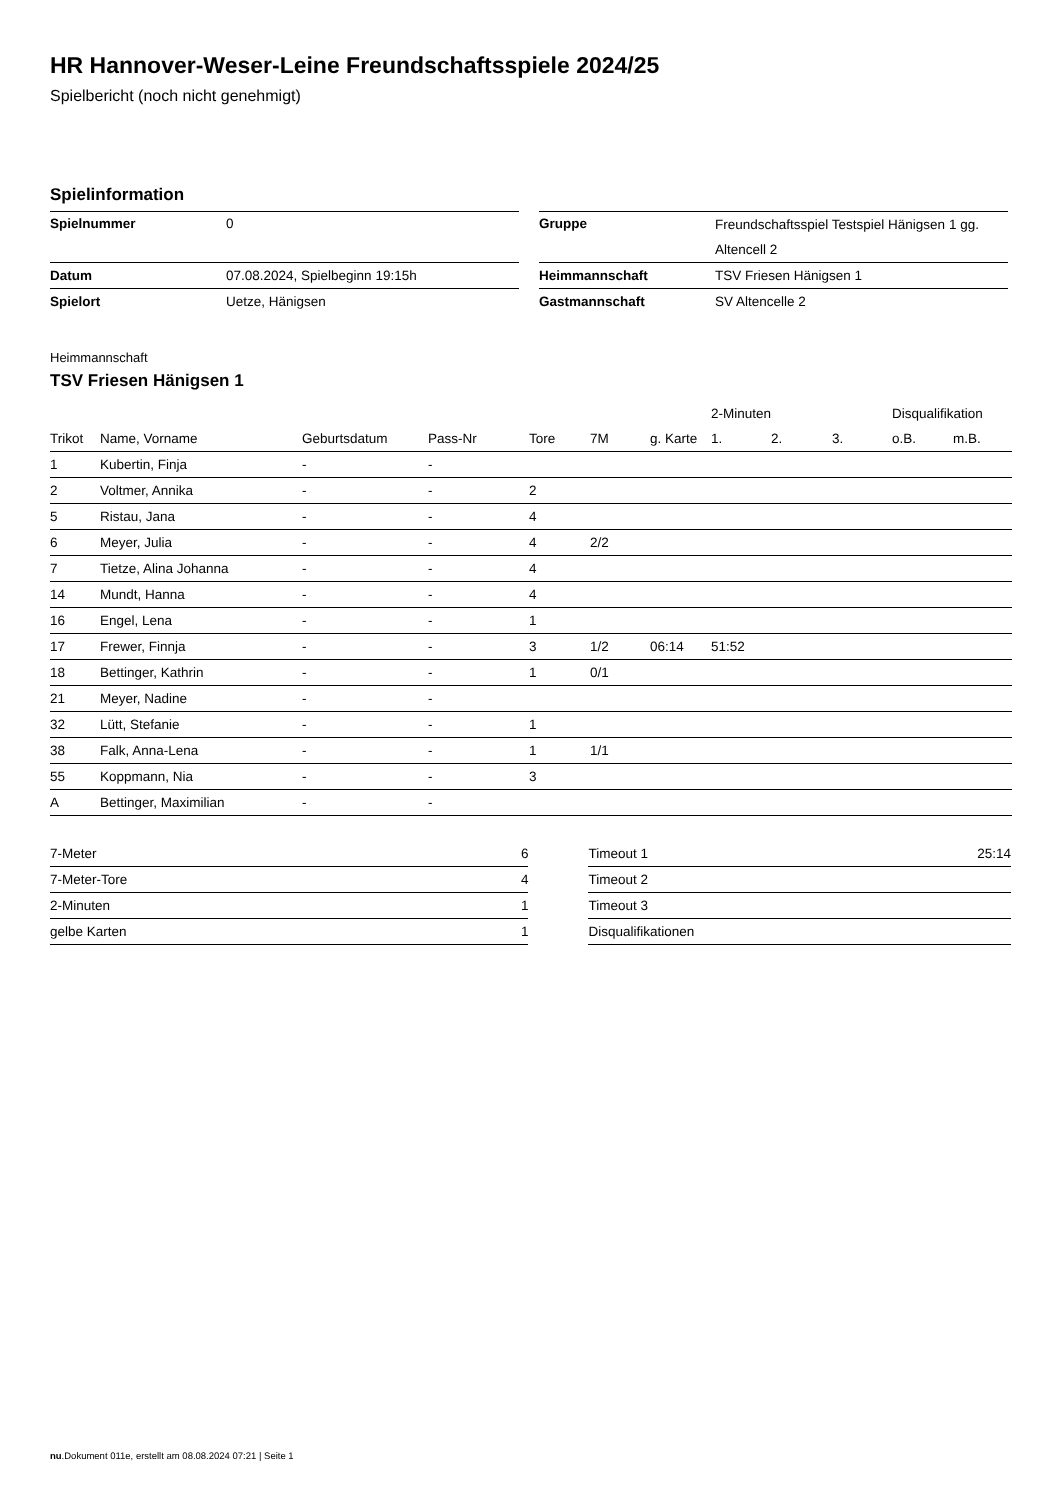HR Hannover-Weser-Leine Freundschaftsspiele 2024/25
Spielbericht (noch nicht genehmigt)
Spielinformation
| Spielnummer | 0 |
| Datum | 07.08.2024, Spielbeginn 19:15h |
| Spielort | Uetze, Hänigsen |
| Gruppe | Freundschaftsspiel Testspiel Hänigsen 1 gg. Altencell 2 |
| Heimmannschaft | TSV Friesen Hänigsen 1 |
| Gastmannschaft | SV Altencelle 2 |
Heimmannschaft
TSV Friesen Hänigsen 1
| | | | | | | | 2-Minuten | | | Disqualifikation | |
| --- | --- | --- | --- | --- | --- | --- | --- | --- | --- | --- | --- |
| Trikot | Name, Vorname | Geburtsdatum | Pass-Nr | Tore | 7M | g. Karte | 1. | 2. | 3. | o.B. | m.B. |
| 1 | Kubertin, Finja | - | - | | | | | | | | |
| 2 | Voltmer, Annika | - | - | 2 | | | | | | | |
| 5 | Ristau, Jana | - | - | 4 | | | | | | | |
| 6 | Meyer, Julia | - | - | 4 | 2/2 | | | | | | |
| 7 | Tietze, Alina Johanna | - | - | 4 | | | | | | | |
| 14 | Mundt, Hanna | - | - | 4 | | | | | | | |
| 16 | Engel, Lena | - | - | 1 | | | | | | | |
| 17 | Frewer, Finnja | - | - | 3 | 1/2 | 06:14 | 51:52 | | | | |
| 18 | Bettinger, Kathrin | - | - | 1 | 0/1 | | | | | | |
| 21 | Meyer, Nadine | - | - | | | | | | | | |
| 32 | Lütt, Stefanie | - | - | 1 | | | | | | | |
| 38 | Falk, Anna-Lena | - | - | 1 | 1/1 | | | | | | |
| 55 | Koppmann, Nia | - | - | 3 | | | | | | | |
| A | Bettinger, Maximilian | - | - | | | | | | | | |
| 7-Meter | 6 |
| 7-Meter-Tore | 4 |
| 2-Minuten | 1 |
| gelbe Karten | 1 |
| Timeout 1 | 25:14 |
| Timeout 2 | |
| Timeout 3 | |
| Disqualifikationen | |
nu.Dokument 011e, erstellt am 08.08.2024 07:21 | Seite 1